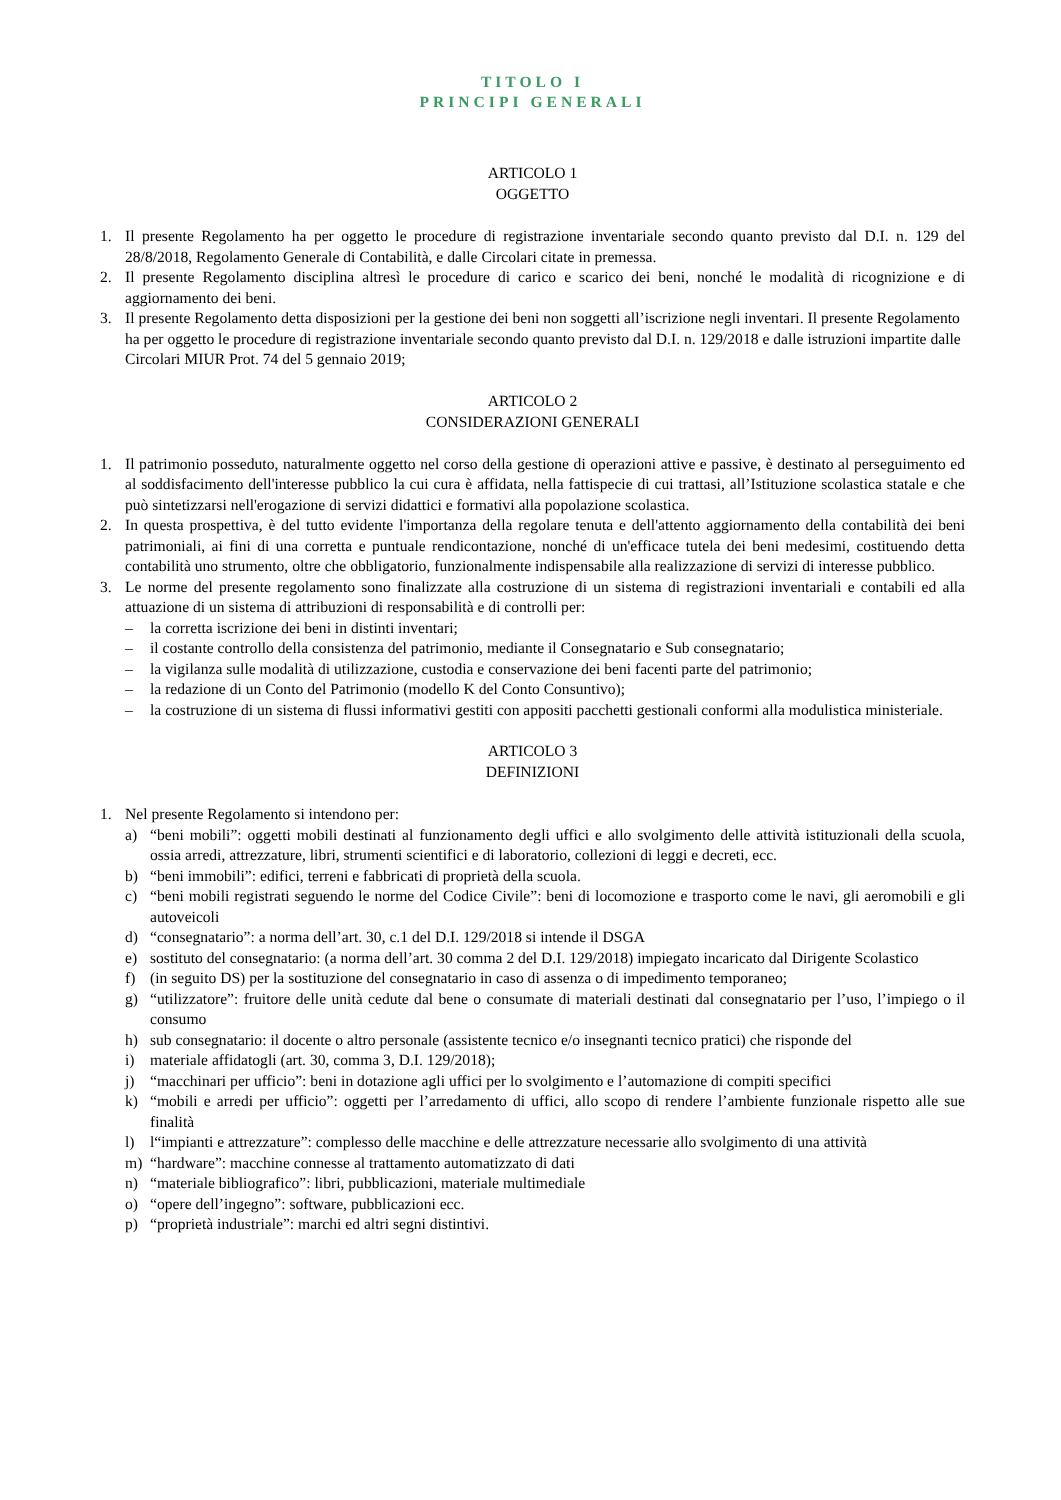TITOLO I
PRINCIPI GENERALI
ARTICOLO 1
OGGETTO
1. Il presente Regolamento ha per oggetto le procedure di registrazione inventariale secondo quanto previsto dal D.I. n. 129 del 28/8/2018, Regolamento Generale di Contabilità, e dalle Circolari citate in premessa.
2. Il presente Regolamento disciplina altresì le procedure di carico e scarico dei beni, nonché le modalità di ricognizione e di aggiornamento dei beni.
3. Il presente Regolamento detta disposizioni per la gestione dei beni non soggetti all’iscrizione negli inventari. Il presente Regolamento ha per oggetto le procedure di registrazione inventariale secondo quanto previsto dal D.I. n. 129/2018 e dalle istruzioni impartite dalle Circolari MIUR Prot. 74 del 5 gennaio 2019;
ARTICOLO 2
CONSIDERAZIONI GENERALI
1. Il patrimonio posseduto, naturalmente oggetto nel corso della gestione di operazioni attive e passive, è destinato al perseguimento ed al soddisfacimento dell'interesse pubblico la cui cura è affidata, nella fattispecie di cui trattasi, all’Istituzione scolastica statale e che può sintetizzarsi nell'erogazione di servizi didattici e formativi alla popolazione scolastica.
2. In questa prospettiva, è del tutto evidente l'importanza della regolare tenuta e dell'attento aggiornamento della contabilità dei beni patrimoniali, ai fini di una corretta e puntuale rendicontazione, nonché di un'efficace tutela dei beni medesimi, costituendo detta contabilità uno strumento, oltre che obbligatorio, funzionalmente indispensabile alla realizzazione di servizi di interesse pubblico.
3. Le norme del presente regolamento sono finalizzate alla costruzione di un sistema di registrazioni inventariali e contabili ed alla attuazione di un sistema di attribuzioni di responsabilità e di controlli per:
– la corretta iscrizione dei beni in distinti inventari;
– il costante controllo della consistenza del patrimonio, mediante il Consegnatario e Sub consegnatario;
– la vigilanza sulle modalità di utilizzazione, custodia e conservazione dei beni facenti parte del patrimonio;
– la redazione di un Conto del Patrimonio (modello K del Conto Consuntivo);
– la costruzione di un sistema di flussi informativi gestiti con appositi pacchetti gestionali conformi alla modulistica ministeriale.
ARTICOLO 3
DEFINIZIONI
1. Nel presente Regolamento si intendono per:
a) “beni mobili”: oggetti mobili destinati al funzionamento degli uffici e allo svolgimento delle attività istituzionali della scuola, ossia arredi, attrezzature, libri, strumenti scientifici e di laboratorio, collezioni di leggi e decreti, ecc.
b) “beni immobili”: edifici, terreni e fabbricati di proprietà della scuola.
c) “beni mobili registrati seguendo le norme del Codice Civile”: beni di locomozione e trasporto come le navi, gli aeromobili e gli autoveicoli
d) “consegnatario”: a norma dell’art. 30, c.1 del D.I. 129/2018 si intende il DSGA
e) sostituto del consegnatario: (a norma dell’art. 30 comma 2 del D.I. 129/2018) impiegato incaricato dal Dirigente Scolastico
f) (in seguito DS) per la sostituzione del consegnatario in caso di assenza o di impedimento temporaneo;
g) “utilizzatore”: fruitore delle unità cedute dal bene o consumate di materiali destinati dal consegnatario per l’uso, l’impiego o il consumo
h) sub consegnatario: il docente o altro personale (assistente tecnico e/o insegnanti tecnico pratici) che risponde del
i) materiale affidatogli (art. 30, comma 3, D.I. 129/2018);
j) “macchinari per ufficio”: beni in dotazione agli uffici per lo svolgimento e l’automazione di compiti specifici
k) “mobili e arredi per ufficio”: oggetti per l’arredamento di uffici, allo scopo di rendere l’ambiente funzionale rispetto alle sue finalità
l) l“impianti e attrezzature”: complesso delle macchine e delle attrezzature necessarie allo svolgimento di una attività
m) “hardware”: macchine connesse al trattamento automatizzato di dati
n) “materiale bibliografico”: libri, pubblicazioni, materiale multimediale
o) “opere dell’ingegno”: software, pubblicazioni ecc.
p) “proprietà industriale”: marchi ed altri segni distintivi.